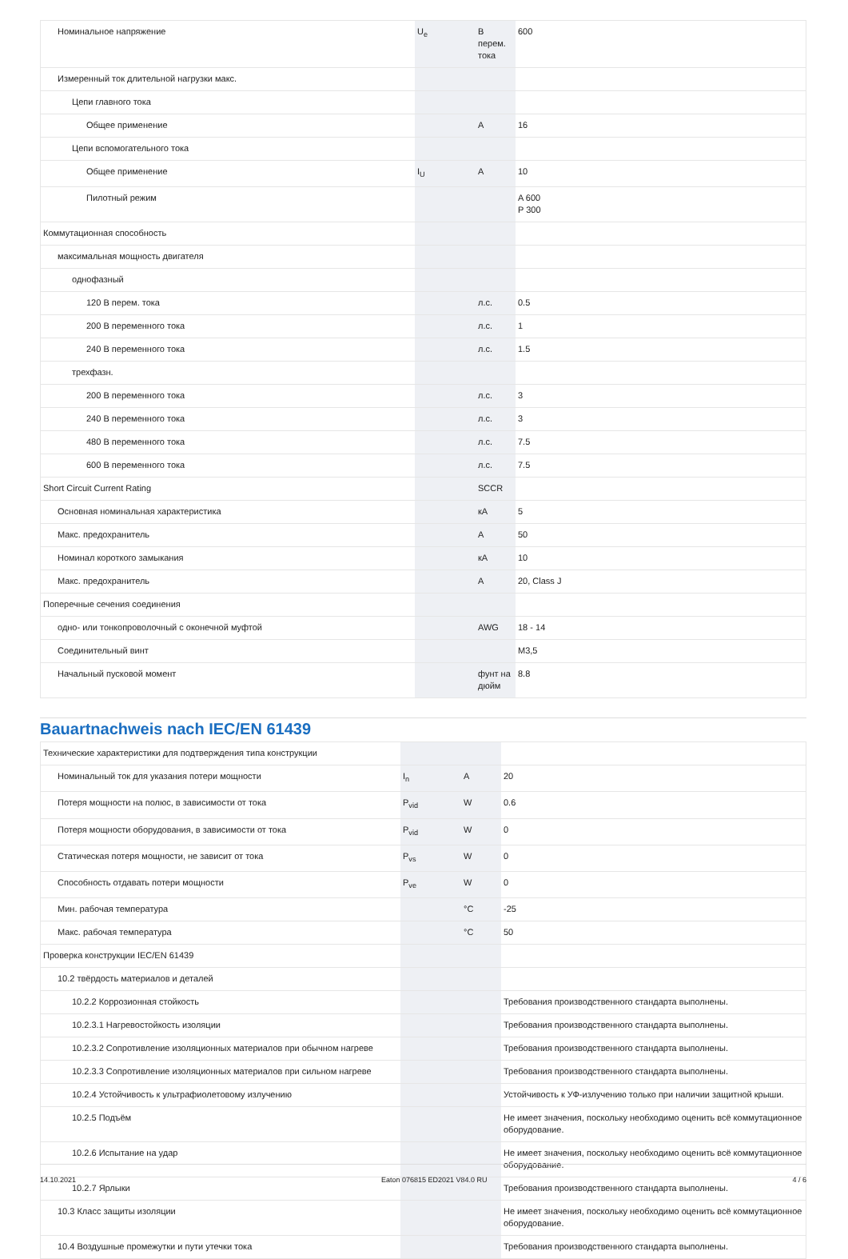| Номинальное напряжение | U<sub>e</sub> | В перем. тока | 600 |
| Измеренный ток длительной нагрузки макс. | | | |
| Цепи главного тока | | | |
| Общее применение | | A | 16 |
| Цепи вспомогательного тока | | | |
| Общее применение | I<sub>U</sub> | A | 10 |
| Пилотный режим | | | A 600 P 300 |
| Коммутационная способность | | | |
| максимальная мощность двигателя | | | |
| однофазный | | | |
| 120 В перем. тока | | л.с. | 0.5 |
| 200 В переменного тока | | л.с. | 1 |
| 240 В переменного тока | | л.с. | 1.5 |
| трехфазн. | | | |
| 200 В переменного тока | | л.с. | 3 |
| 240 В переменного тока | | л.с. | 3 |
| 480 В переменного тока | | л.с. | 7.5 |
| 600 В переменного тока | | л.с. | 7.5 |
| Short Circuit Current Rating | | SCCR | |
| Основная номинальная характеристика | | кА | 5 |
| Макс. предохранитель | | A | 50 |
| Номинал короткого замыкания | | кА | 10 |
| Макс. предохранитель | | A | 20, Class J |
| Поперечные сечения соединения | | | |
| одно- или тонкопроволочный с оконечной муфтой | | AWG | 18 - 14 |
| Соединительный винт | | | M3,5 |
| Начальный пусковой момент | | фунт на дюйм | 8.8 |
Bauartnachweis nach IEC/EN 61439
| Технические характеристики для подтверждения типа конструкции | | | |
| Номинальный ток для указания потери мощности | I<sub>n</sub> | A | 20 |
| Потеря мощности на полюс, в зависимости от тока | P<sub>vid</sub> | W | 0.6 |
| Потеря мощности оборудования, в зависимости от тока | P<sub>vid</sub> | W | 0 |
| Статическая потеря мощности, не зависит от тока | P<sub>vs</sub> | W | 0 |
| Способность отдавать потери мощности | P<sub>ve</sub> | W | 0 |
| Мин. рабочая температура | | °C | -25 |
| Макс. рабочая температура | | °C | 50 |
| Проверка конструкции IEC/EN 61439 | | | |
| 10.2 твёрдость материалов и деталей | | | |
| 10.2.2 Коррозионная стойкость | | | Требования производственного стандарта выполнены. |
| 10.2.3.1 Нагревостойкость изоляции | | | Требования производственного стандарта выполнены. |
| 10.2.3.2 Сопротивление изоляционных материалов при обычном нагреве | | | Требования производственного стандарта выполнены. |
| 10.2.3.3 Сопротивление изоляционных материалов при сильном нагреве | | | Требования производственного стандарта выполнены. |
| 10.2.4 Устойчивость к ультрафиолетовому излучению | | | Устойчивость к УФ-излучению только при наличии защитной крыши. |
| 10.2.5 Подъём | | | Не имеет значения, поскольку необходимо оценить всё коммутационное оборудование. |
| 10.2.6 Испытание на удар | | | Не имеет значения, поскольку необходимо оценить всё коммутационное оборудование. |
| 10.2.7 Ярлыки | | | Требования производственного стандарта выполнены. |
| 10.3 Класс защиты изоляции | | | Не имеет значения, поскольку необходимо оценить всё коммутационное оборудование. |
| 10.4 Воздушные промежутки и пути утечки тока | | | Требования производственного стандарта выполнены. |
14.10.2021 Eaton 076815 ED2021 V84.0 RU 4 / 6